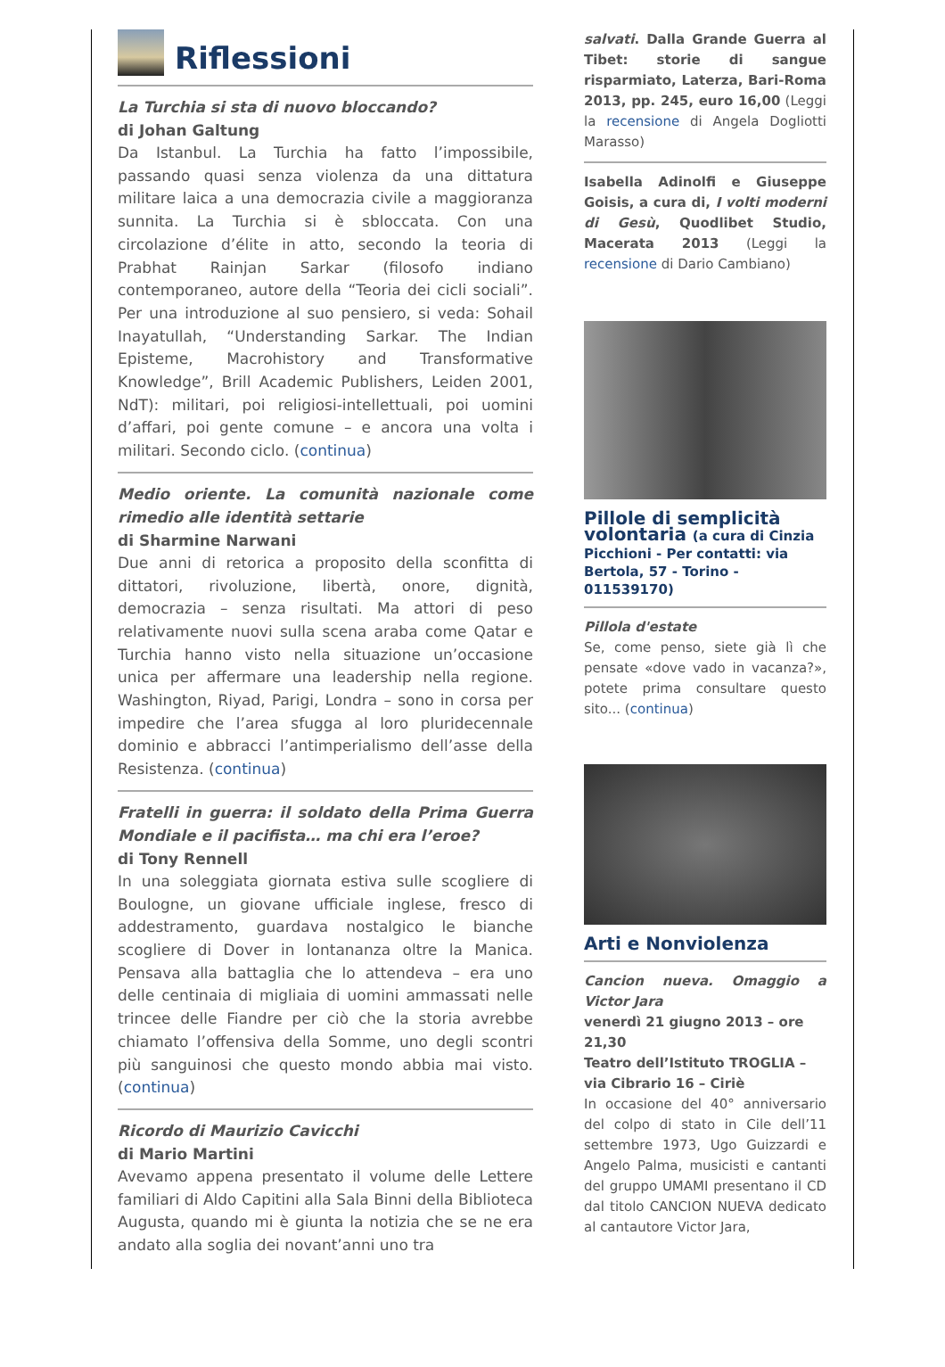Riflessioni
La Turchia si sta di nuovo bloccando?
di Johan Galtung
Da Istanbul. La Turchia ha fatto l’impossibile, passando quasi senza violenza da una dittatura militare laica a una democrazia civile a maggioranza sunnita. La Turchia si è sbloccata. Con una circolazione d’élite in atto, secondo la teoria di Prabhat Rainjan Sarkar (filosofo indiano contemporaneo, autore della “Teoria dei cicli sociali”. Per una introduzione al suo pensiero, si veda: Sohail Inayatullah, “Understanding Sarkar. The Indian Episteme, Macrohistory and Transformative Knowledge”, Brill Academic Publishers, Leiden 2001, NdT): militari, poi religiosi-intellettuali, poi uomini d’affari, poi gente comune – e ancora una volta i militari. Secondo ciclo. (continua)
Medio oriente. La comunità nazionale come rimedio alle identità settarie
di Sharmine Narwani
Due anni di retorica a proposito della sconfitta di dittatori, rivoluzione, libertà, onore, dignità, democrazia – senza risultati. Ma attori di peso relativamente nuovi sulla scena araba come Qatar e Turchia hanno visto nella situazione un’occasione unica per affermare una leadership nella regione. Washington, Riyad, Parigi, Londra – sono in corsa per impedire che l’area sfugga al loro pluridecennale dominio e abbracci l’antimperialismo dell’asse della Resistenza. (continua)
Fratelli in guerra: il soldato della Prima Guerra Mondiale e il pacifista… ma chi era l’eroe?
di Tony Rennell
In una soleggiata giornata estiva sulle scogliere di Boulogne, un giovane ufficiale inglese, fresco di addestramento, guardava nostalgico le bianche scogliere di Dover in lontananza oltre la Manica. Pensava alla battaglia che lo attendeva – era uno delle centinaia di migliaia di uomini ammassati nelle trincee delle Fiandre per ciò che la storia avrebbe chiamato l’offensiva della Somme, uno degli scontri più sanguinosi che questo mondo abbia mai visto. (continua)
Ricordo di Maurizio Cavicchi
di Mario Martini
Avevamo appena presentato il volume delle Lettere familiari di Aldo Capitini alla Sala Binni della Biblioteca Augusta, quando mi è giunta la notizia che se ne era andato alla soglia dei novant’anni uno tra
salvati. Dalla Grande Guerra al Tibet: storie di sangue risparmiato, Laterza, Bari-Roma 2013, pp. 245, euro 16,00 (Leggi la recensione di Angela Dogliotti Marasso)
Isabella Adinolfi e Giuseppe Goisis, a cura di, I volti moderni di Gesù, Quodlibet Studio, Macerata 2013 (Leggi la recensione di Dario Cambiano)
Pillole di semplicità volontaria (a cura di Cinzia Picchioni - Per contatti: via Bertola, 57 - Torino - 011539170)
Pillola d'estate
Se, come penso, siete già lì che pensate «dove vado in vacanza?», potete prima consultare questo sito... (continua)
Arti e Nonviolenza
Cancion nueva. Omaggio a Victor Jara
venerdì 21 giugno 2013 – ore 21,30
Teatro dell’Istituto TROGLIA – via Cibrario 16 – Ciriè
In occasione del 40° anniversario del colpo di stato in Cile dell’11 settembre 1973, Ugo Guizzardi e Angelo Palma, musicisti e cantanti del gruppo UMAMI presentano il CD dal titolo CANCION NUEVA dedicato al cantautore Victor Jara,